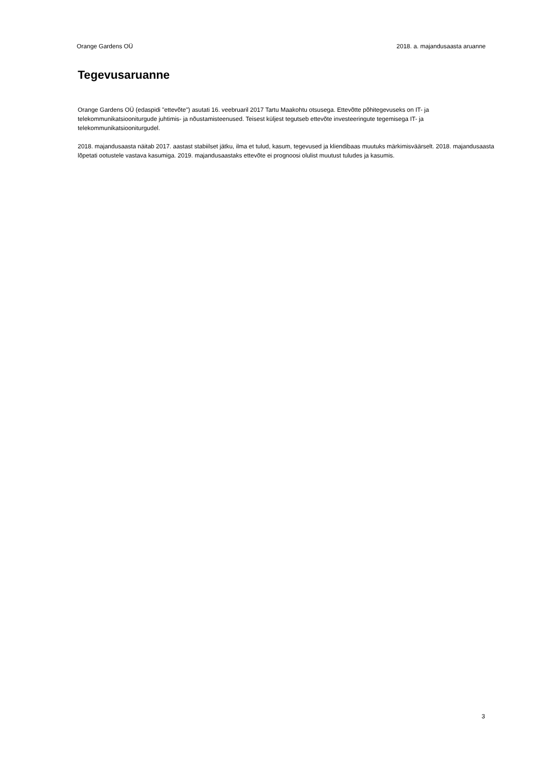Orange Gardens OÜ 2018. a. majandusaasta aruanne
Tegevusaruanne
Orange Gardens OÜ (edaspidi "ettevõte") asutati 16. veebruaril 2017 Tartu Maakohtu otsusega. Ettevõtte põhitegevuseks on IT- ja telekommunikatsiooniturgude juhtimis- ja nõustamisteenused. Teisest küljest tegutseb ettevõte investeeringute tegemisega IT- ja telekommunikatsiooniturgudel.
2018. majandusaasta näitab 2017. aastast stabiilset jätku, ilma et tulud, kasum, tegevused ja kliendibaas muutuks märkimisväärselt. 2018. majandusaasta lõpetati ootustele vastava kasumiga. 2019. majandusaastaks ettevõte ei prognoosi olulist muutust tuludes ja kasumis.
3